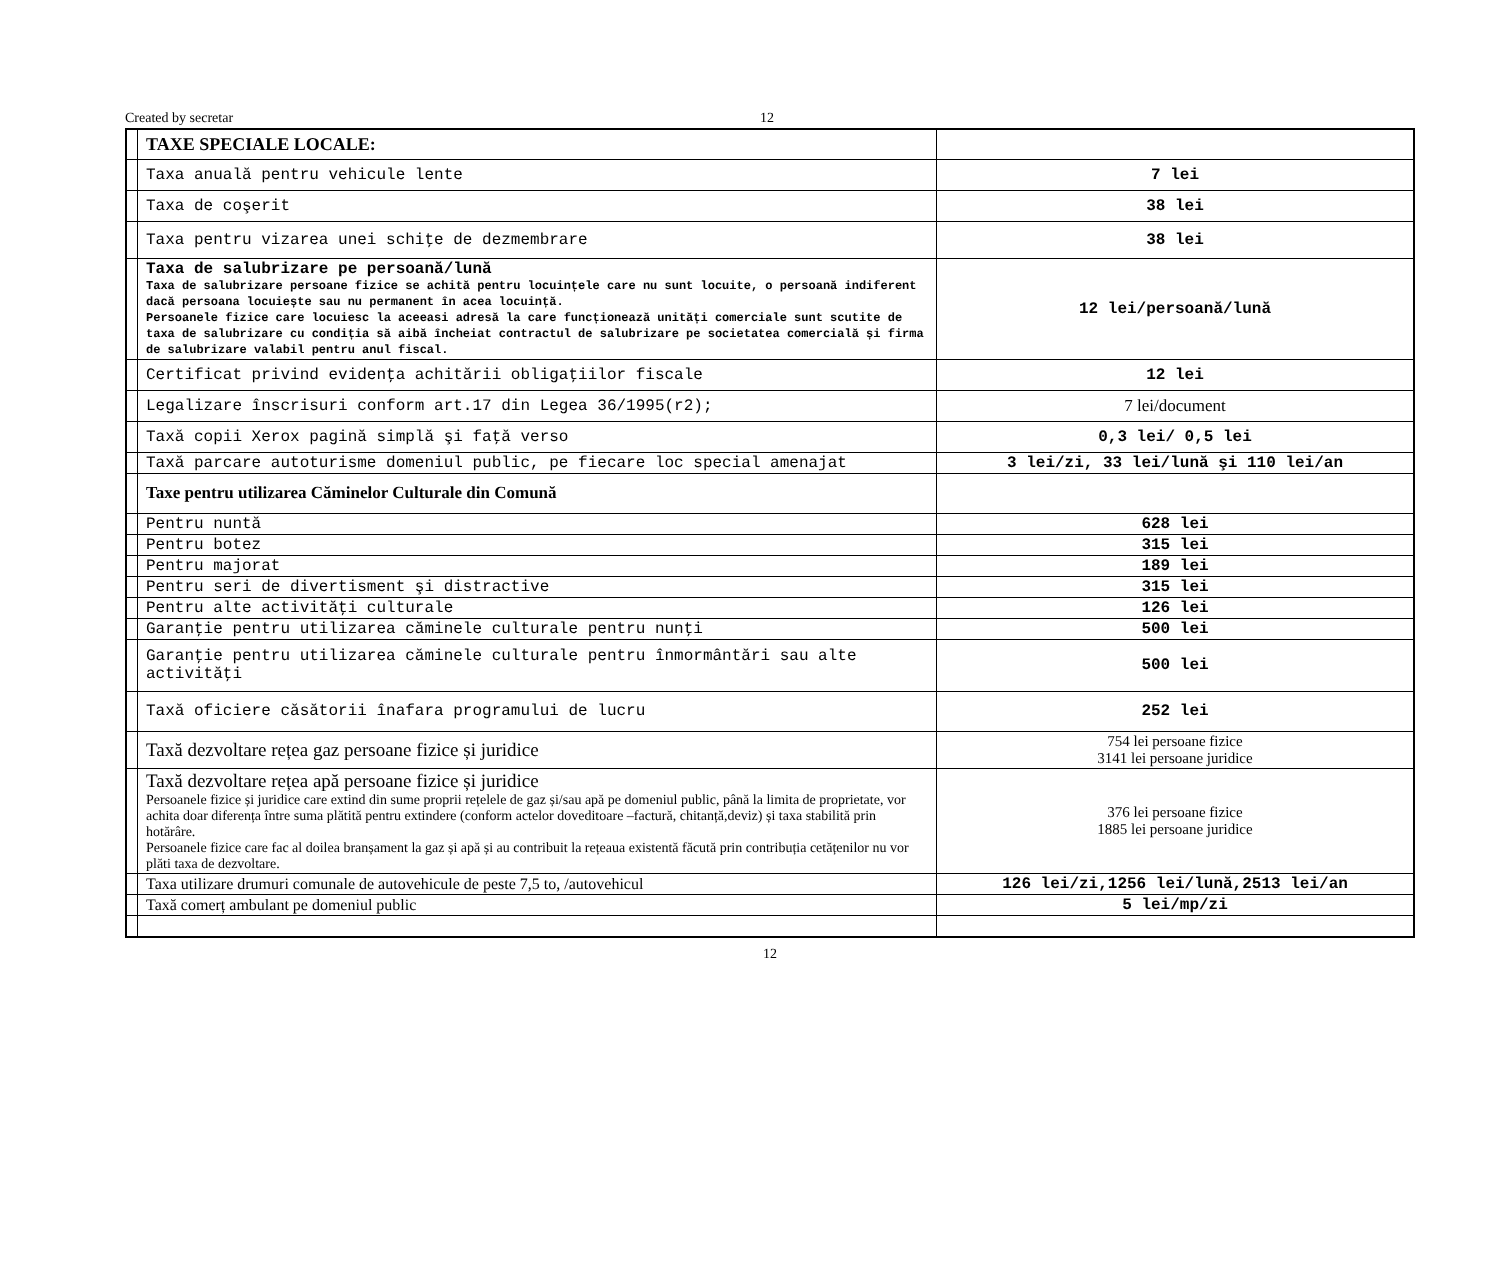Created by secretar 12
| | TAXE SPECIALE LOCALE: | |
| | Taxa anuală pentru vehicule lente | 7 lei |
| | Taxa de coşerit | 38 lei |
| | Taxa pentru vizarea unei schiţe de dezmembrare | 38 lei |
| | Taxa de salubrizare pe persoană/lună Taxa de salubrizare persoane fizice se achită pentru locuințele care nu sunt locuite, o persoană indiferent dacă persoana locuiește sau nu permanent în acea locuință. Persoanele fizice care locuiesc la aceeasi adresă la care funcționează unități comerciale sunt scutite de taxa de salubrizare cu condiția să aibă încheiat contractul de salubrizare pe societatea comercială și firma de salubrizare valabil pentru anul fiscal. | 12 lei/persoană/lună |
| | Certificat privind evidenţa achitării obligaţiilor fiscale | 12 lei |
| | Legalizare înscrisuri conform art.17 din Legea 36/1995(r2); | 7 lei/document |
| | Taxă copii Xerox pagină simplă şi faţă verso | 0,3 lei/ 0,5 lei |
| | Taxă parcare autoturisme domeniul public, pe fiecare loc special amenajat | 3 lei/zi, 33 lei/lună şi 110 lei/an |
| | Taxe pentru utilizarea Căminelor Culturale din Comună | |
| | Pentru nuntă | 628 lei |
| | Pentru botez | 315 lei |
| | Pentru majorat | 189 lei |
| | Pentru seri de divertisment şi distractive | 315 lei |
| | Pentru alte activităţi culturale | 126 lei |
| | Garanţie pentru utilizarea căminele culturale pentru nunţi | 500 lei |
| | Garanţie pentru utilizarea căminele culturale pentru înmormântări sau alte activităţi | 500 lei |
| | Taxă oficiere căsătorii înafara programului de lucru | 252 lei |
| | Taxă dezvoltare rețea gaz persoane fizice și juridice | 754 lei persoane fizice 3141 lei persoane juridice |
| | Taxă dezvoltare rețea apă persoane fizice și juridice Persoanele fizice și juridice care extind din sume proprii rețelele de gaz și/sau apă pe domeniul public, până la limita de proprietate, vor achita doar diferența între suma plătită pentru extindere (conform actelor doveditoare –factură, chitanță,deviz) și taxa stabilită prin hotărâre. Persoanele fizice care fac al doilea branșament la gaz și apă și au contribuit la rețeaua existentă făcută prin contribuția cetățenilor nu vor plăti taxa de dezvoltare. | 376 lei persoane fizice 1885 lei persoane juridice |
| | Taxa utilizare drumuri comunale de autovehicule de peste 7,5 to, /autovehicul | 126 lei/zi,1256 lei/lună,2513 lei/an |
| | Taxă comerț ambulant pe domeniul public | 5 lei/mp/zi |
12